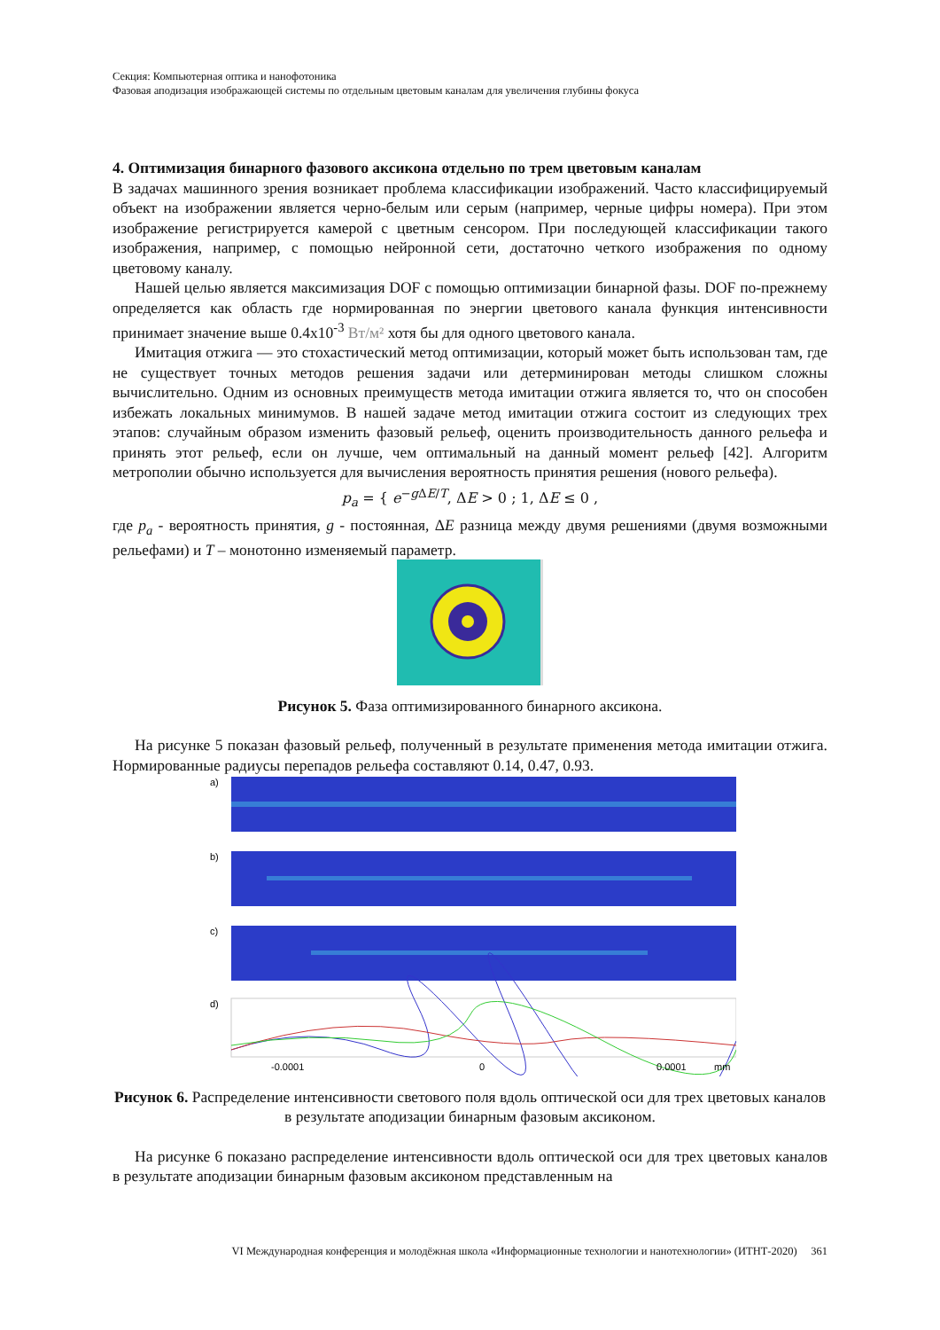Секция: Компьютерная оптика и нанофотоника
Фазовая аподизация изображающей системы по отдельным цветовым каналам для увеличения глубины фокуса
4. Оптимизация бинарного фазового аксикона отдельно по трем цветовым каналам
В задачах машинного зрения возникает проблема классификации изображений. Часто классифицируемый объект на изображении является черно-белым или серым (например, черные цифры номера). При этом изображение регистрируется камерой с цветным сенсором. При последующей классификации такого изображения, например, с помощью нейронной сети, достаточно четкого изображения по одному цветовому каналу.
Нашей целью является максимизация DOF с помощью оптимизации бинарной фазы. DOF по-прежнему определяется как область где нормированная по энергии цветового канала функция интенсивности принимает значение выше 0.4x10<sup>-3</sup> Вт/м² хотя бы для одного цветового канала.
Имитация отжига — это стохастический метод оптимизации, который может быть использован там, где не существует точных методов решения задачи или детерминирован методы слишком сложны вычислительно. Одним из основных преимуществ метода имитации отжига является то, что он способен избежать локальных минимумов. В нашей задаче метод имитации отжига состоит из следующих трех этапов: случайным образом изменить фазовый рельеф, оценить производительность данного рельефа и принять этот рельеф, если он лучше, чем оптимальный на данный момент рельеф [42]. Алгоритм метрополии обычно используется для вычисления вероятность принятия решения (нового рельефа).
p<sub>a</sub> = { e<sup>−g ΔE/T</sup>, ΔE > 0 ; 1, ΔE ≤ 0 ,
где p<sub>a</sub> - вероятность принятия, g - постоянная, ΔE разница между двумя решениями (двумя возможными рельефами) и T – монотонно изменяемый параметр.
Рисунок 5. Фаза оптимизированного бинарного аксикона.
На рисунке 5 показан фазовый рельеф, полученный в результате применения метода имитации отжига. Нормированные радиусы перепадов рельефа составляют 0.14, 0.47, 0.93.
a)
b)
c)
d)
-0.0001
0
0.0001
mm
Рисунок 6. Распределение интенсивности светового поля вдоль оптической оси для трех цветовых каналов в результате аподизации бинарным фазовым аксиконом.
На рисунке 6 показано распределение интенсивности вдоль оптической оси для трех цветовых каналов в результате аподизации бинарным фазовым аксиконом представленным на
VI Международная конференция и молодёжная школа «Информационные технологии и нанотехнологии» (ИТНТ-2020) 361